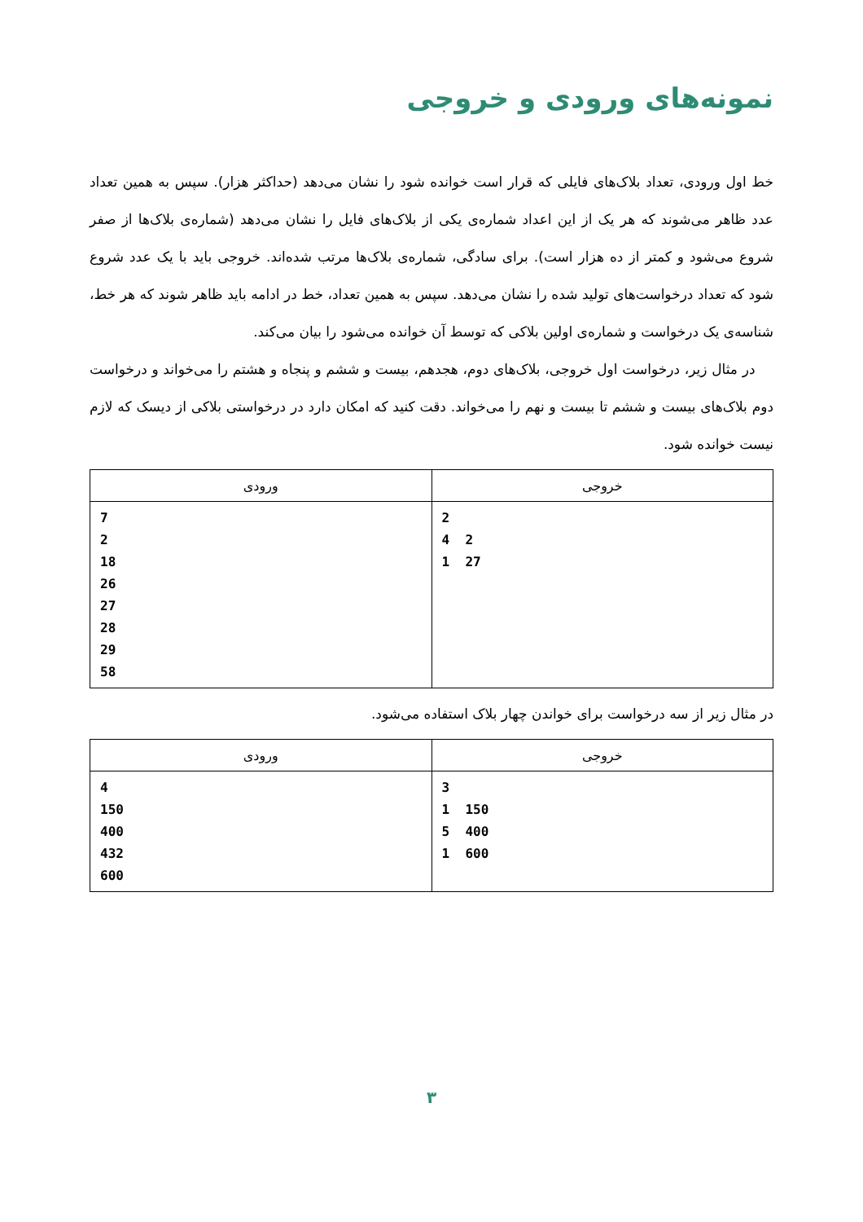نمونه‌های ورودی و خروجی
خط اول ورودی، تعداد بلاک‌های فایلی که قرار است خوانده شود را نشان می‌دهد (حداکثر هزار). سپس به همین تعداد عدد ظاهر می‌شوند که هر یک از این اعداد شماره‌ی یکی از بلاک‌های فایل را نشان می‌دهد (شماره‌ی بلاک‌ها از صفر شروع می‌شود و کمتر از ده هزار است). برای سادگی، شماره‌ی بلاک‌ها مرتب شده‌اند. خروجی باید با یک عدد شروع شود که تعداد درخواست‌های تولید شده را نشان می‌دهد. سپس به همین تعداد، خط در ادامه باید ظاهر شوند که هر خط، شناسه‌ی یک درخواست و شماره‌ی اولین بلاکی که توسط آن خوانده می‌شود را بیان می‌کند.
در مثال زیر، درخواست اول خروجی، بلاک‌های دوم، هجدهم، بیست و ششم و پنجاه و هشتم را می‌خواند و درخواست دوم بلاک‌های بیست و ششم تا بیست و نهم را می‌خواند. دقت کنید که امکان دارد در درخواستی بلاکی از دیسک که لازم نیست خوانده شود.
| خروجی | ورودی |
| --- | --- |
| 2 4 2 1 27 | 7 2 18 26 27 28 29 58 |
در مثال زیر از سه درخواست برای خواندن چهار بلاک استفاده می‌شود.
| خروجی | ورودی |
| --- | --- |
| 3 1 150 5 400 1 600 | 4 150 400 432 600 |
۳